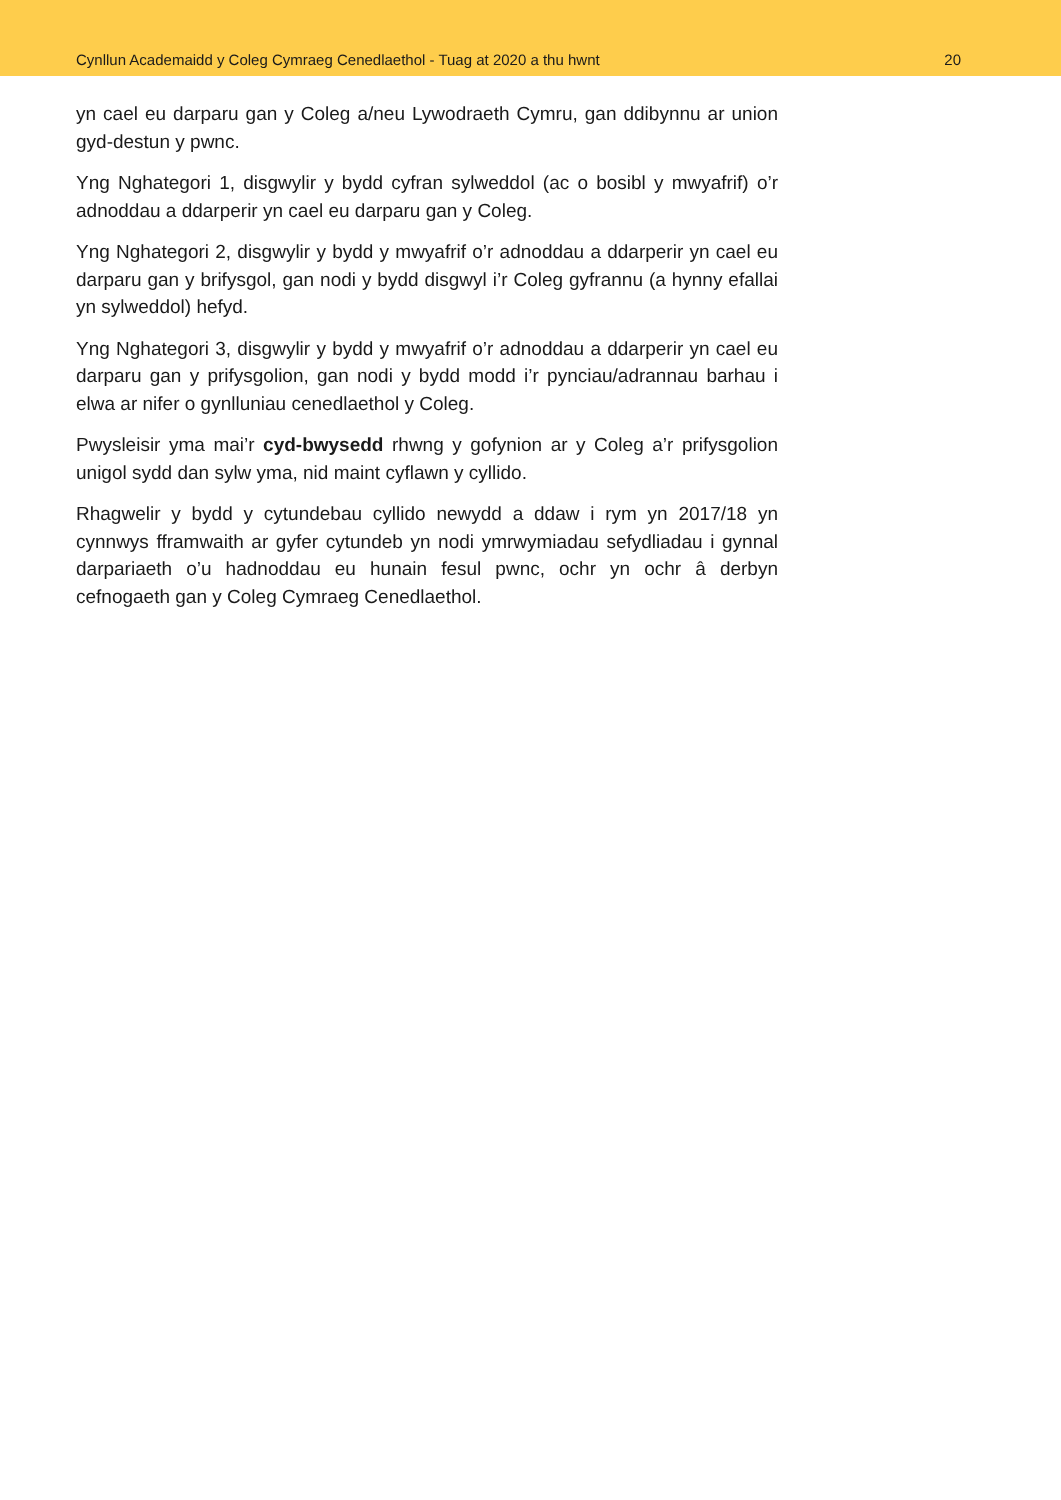Cynllun Academaidd y Coleg Cymraeg Cenedlaethol - Tuag at 2020 a thu hwnt 20
yn cael eu darparu gan y Coleg a/neu Lywodraeth Cymru, gan ddibynnu ar union gyd-destun y pwnc.
Yng Nghategori 1, disgwylir y bydd cyfran sylweddol (ac o bosibl y mwyafrif) o’r adnoddau a ddarperir yn cael eu darparu gan y Coleg.
Yng Nghategori 2, disgwylir y bydd y mwyafrif o’r adnoddau a ddarperir yn cael eu darparu gan y brifysgol, gan nodi y bydd disgwyl i’r Coleg gyfrannu (a hynny efallai yn sylweddol) hefyd.
Yng Nghategori 3, disgwylir y bydd y mwyafrif o’r adnoddau a ddarperir yn cael eu darparu gan y prifysgolion, gan nodi y bydd modd i’r pynciau/adrannau barhau i elwa ar nifer o gynlluniau cenedlaethol y Coleg.
Pwysleisir yma mai’r cyd-bwysedd rhwng y gofynion ar y Coleg a’r prifysgolion unigol sydd dan sylw yma, nid maint cyflawn y cyllido.
Rhagwelir y bydd y cytundebau cyllido newydd a ddaw i rym yn 2017/18 yn cynnwys fframwaith ar gyfer cytundeb yn nodi ymrwymiadau sefydliadau i gynnal darpariaeth o’u hadnoddau eu hunain fesul pwnc, ochr yn ochr â derbyn cefnogaeth gan y Coleg Cymraeg Cenedlaethol.